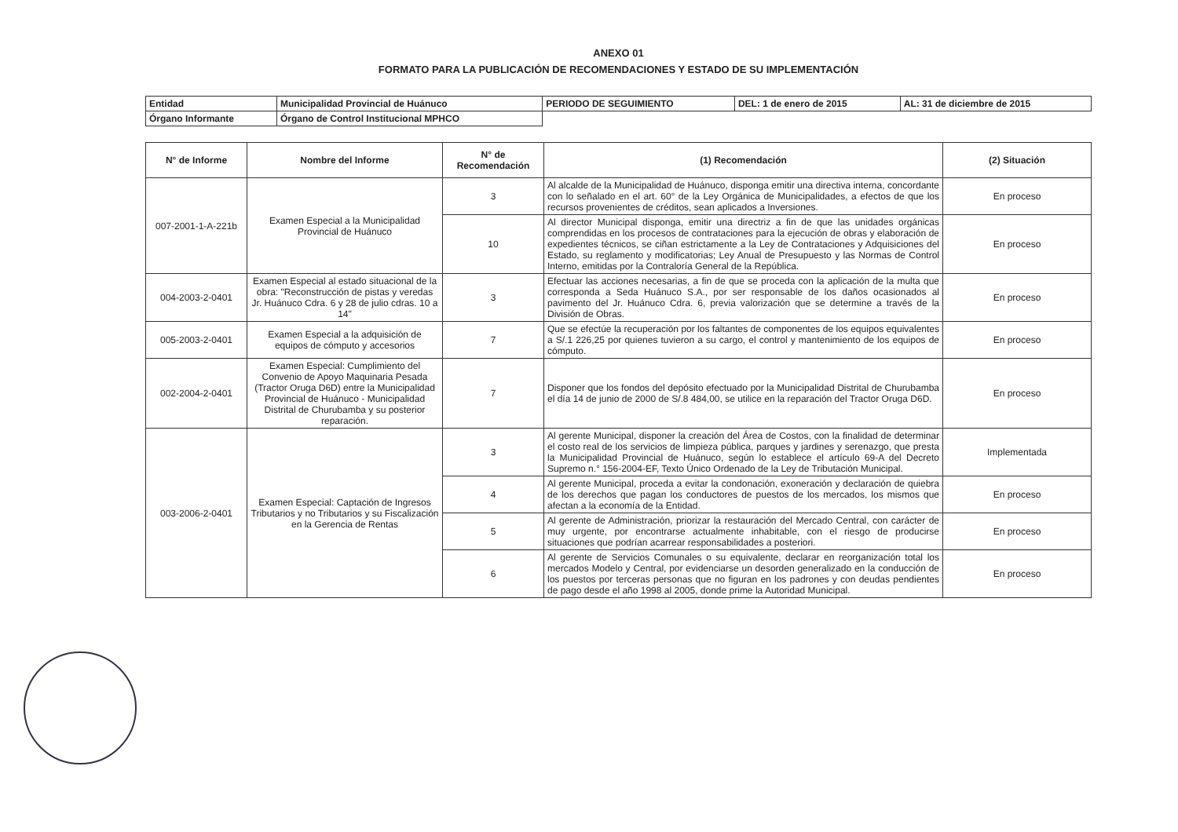ANEXO 01
FORMATO PARA LA PUBLICACIÓN DE RECOMENDACIONES Y ESTADO DE SU IMPLEMENTACIÓN
| Entidad | Municipalidad Provincial de Huánuco | PERIODO DE SEGUIMIENTO | DEL: 1 de enero de 2015 | AL: 31 de diciembre de 2015 |
| Órgano Informante | Órgano de Control Institucional MPHCO | | | |
| N° de Informe | Nombre del Informe | N° de Recomendación | (1) Recomendación | (2) Situación |
| --- | --- | --- | --- | --- |
| 007-2001-1-A-221b | Examen Especial a la Municipalidad Provincial de Huánuco | 3 | Al alcalde de la Municipalidad de Huánuco, disponga emitir una directiva interna, concordante con lo señalado en el art. 60° de la Ley Orgánica de Municipalidades, a efectos de que los recursos provenientes de créditos, sean aplicados a Inversiones. | En proceso |
| | | 10 | Al director Municipal disponga, emitir una directriz a fin de que las unidades orgánicas comprendidas en los procesos de contrataciones para la ejecución de obras y elaboración de expedientes técnicos, se ciñan estrictamente a la Ley de Contrataciones y Adquisiciones del Estado, su reglamento y modificatorias; Ley Anual de Presupuesto y las Normas de Control Interno, emitidas por la Contraloría General de la República. | En proceso |
| 004-2003-2-0401 | Examen Especial al estado situacional de la obra: "Reconstrucción de pistas y veredas Jr. Huánuco Cdra. 6 y 28 de julio cdras. 10 a 14" | 3 | Efectuar las acciones necesarias, a fin de que se proceda con la aplicación de la multa que corresponda a Seda Huánuco S.A., por ser responsable de los daños ocasionados al pavimento del Jr. Huánuco Cdra. 6, previa valorización que se determine a través de la División de Obras. | En proceso |
| 005-2003-2-0401 | Examen Especial a la adquisición de equipos de cómputo y accesorios | 7 | Que se efectúe la recuperación por los faltantes de componentes de los equipos equivalentes a S/.1 226,25 por quienes tuvieron a su cargo, el control y mantenimiento de los equipos de cómputo. | En proceso |
| 002-2004-2-0401 | Examen Especial: Cumplimiento del Convenio de Apoyo Maquinaria Pesada (Tractor Oruga D6D) entre la Municipalidad Provincial de Huánuco - Municipalidad Distrital de Churubamba y su posterior reparación. | 7 | Disponer que los fondos del depósito efectuado por la Municipalidad Distrital de Churubamba el día 14 de junio de 2000 de S/.8 484,00, se utilice en la reparación del Tractor Oruga D6D. | En proceso |
| 003-2006-2-0401 | Examen Especial: Captación de Ingresos Tributarios y no Tributarios y su Fiscalización en la Gerencia de Rentas | 3 | Al gerente Municipal, disponer la creación del Área de Costos, con la finalidad de determinar el costo real de los servicios de limpieza pública, parques y jardines y serenazgo, que presta la Municipalidad Provincial de Huánuco, según lo establece el artículo 69-A del Decreto Supremo n.° 156-2004-EF, Texto Único Ordenado de la Ley de Tributación Municipal. | Implementada |
| | | 4 | Al gerente Municipal, proceda a evitar la condonación, exoneración y declaración de quiebra de los derechos que pagan los conductores de puestos de los mercados, los mismos que afectan a la economía de la Entidad. | En proceso |
| | | 5 | Al gerente de Administración, priorizar la restauración del Mercado Central, con carácter de muy urgente, por encontrarse actualmente inhabitable, con el riesgo de producirse situaciones que podrían acarrear responsabilidades a posteriori. | En proceso |
| | | 6 | Al gerente de Servicios Comunales o su equivalente, declarar en reorganización total los mercados Modelo y Central, por evidenciarse un desorden generalizado en la conducción de los puestos por terceras personas que no figuran en los padrones y con deudas pendientes de pago desde el año 1998 al 2005, donde prime la Autoridad Municipal. | En proceso |